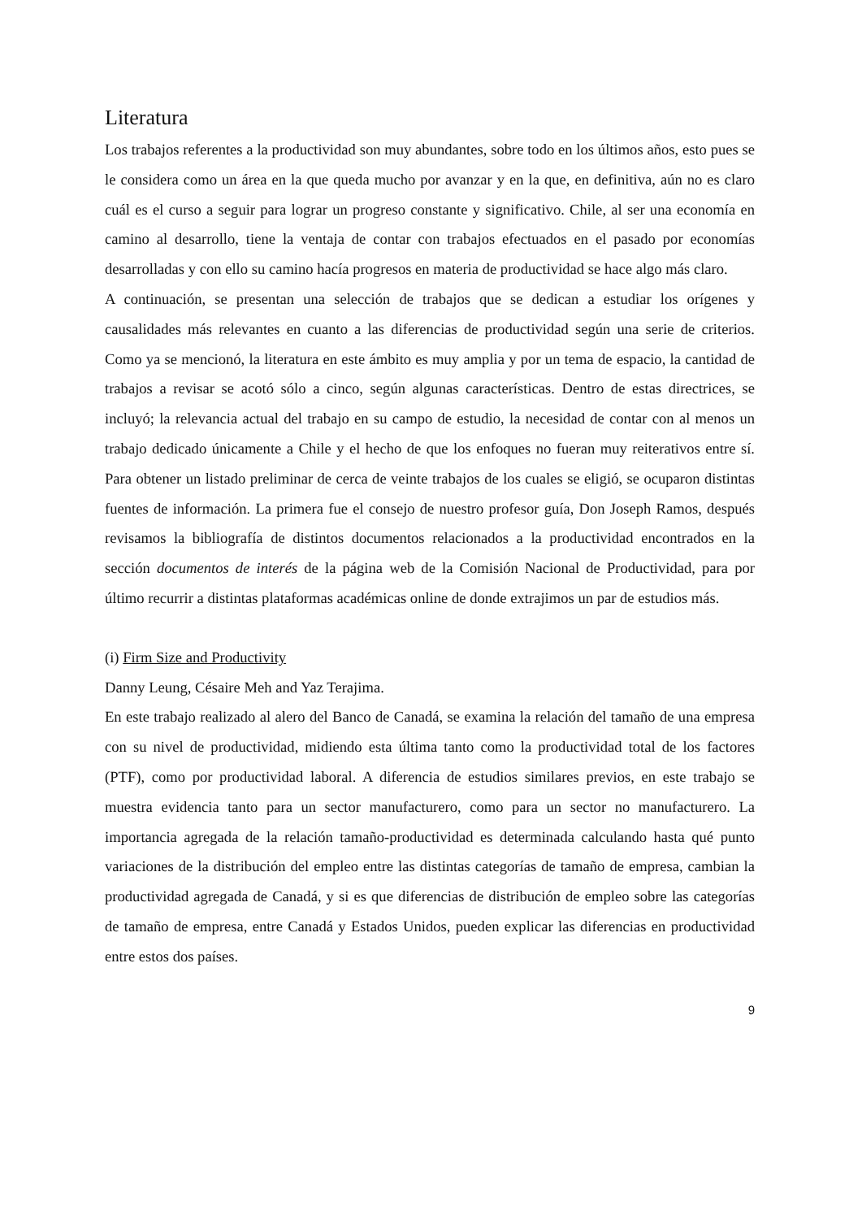Literatura
Los trabajos referentes a la productividad son muy abundantes, sobre todo en los últimos años, esto pues se le considera como un área en la que queda mucho por avanzar y en la que, en definitiva, aún no es claro cuál es el curso a seguir para lograr un progreso constante y significativo. Chile, al ser una economía en camino al desarrollo, tiene la ventaja de contar con trabajos efectuados en el pasado por economías desarrolladas y con ello su camino hacía progresos en materia de productividad se hace algo más claro.
A continuación, se presentan una selección de trabajos que se dedican a estudiar los orígenes y causalidades más relevantes en cuanto a las diferencias de productividad según una serie de criterios. Como ya se mencionó, la literatura en este ámbito es muy amplia y por un tema de espacio, la cantidad de trabajos a revisar se acotó sólo a cinco, según algunas características. Dentro de estas directrices, se incluyó; la relevancia actual del trabajo en su campo de estudio, la necesidad de contar con al menos un trabajo dedicado únicamente a Chile y el hecho de que los enfoques no fueran muy reiterativos entre sí. Para obtener un listado preliminar de cerca de veinte trabajos de los cuales se eligió, se ocuparon distintas fuentes de información. La primera fue el consejo de nuestro profesor guía, Don Joseph Ramos, después revisamos la bibliografía de distintos documentos relacionados a la productividad encontrados en la sección documentos de interés de la página web de la Comisión Nacional de Productividad, para por último recurrir a distintas plataformas académicas online de donde extrajimos un par de estudios más.
(i) Firm Size and Productivity
Danny Leung, Césaire Meh and Yaz Terajima.
En este trabajo realizado al alero del Banco de Canadá, se examina la relación del tamaño de una empresa con su nivel de productividad, midiendo esta última tanto como la productividad total de los factores (PTF), como por productividad laboral. A diferencia de estudios similares previos, en este trabajo se muestra evidencia tanto para un sector manufacturero, como para un sector no manufacturero. La importancia agregada de la relación tamaño-productividad es determinada calculando hasta qué punto variaciones de la distribución del empleo entre las distintas categorías de tamaño de empresa, cambian la productividad agregada de Canadá, y si es que diferencias de distribución de empleo sobre las categorías de tamaño de empresa, entre Canadá y Estados Unidos, pueden explicar las diferencias en productividad entre estos dos países.
9